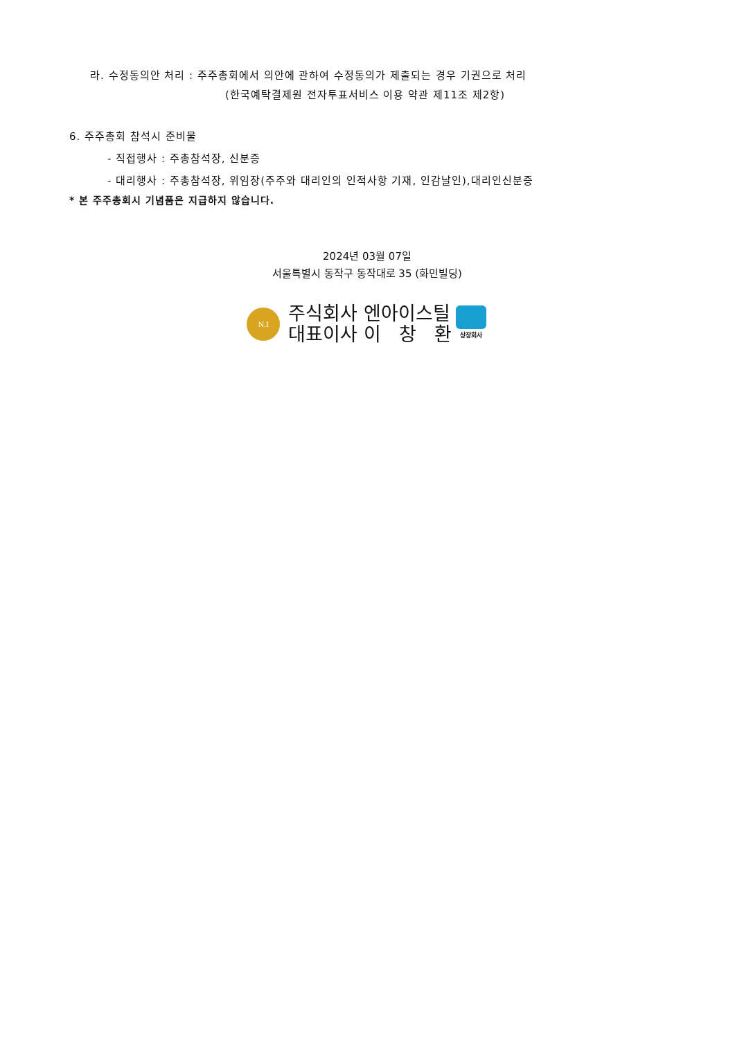라. 수정동의안 처리 : 주주총회에서 의안에 관하여 수정동의가 제출되는 경우 기권으로 처리
(한국예탁결제원 전자투표서비스 이용 약관 제11조 제2항)
6. 주주총회 참석시 준비물
- 직접행사 : 주총참석장, 신분증
- 대리행사 : 주총참석장, 위임장(주주와 대리인의 인적사항 기재, 인감날인),대리인신분증
* 본 주주총회시 기념품은 지급하지 않습니다.
2024년 03월 07일
서울특별시 동작구 동작대로 35 (화민빌딩)
N.I
주식회사 엔아이스틸
대표이사 이 창 환
상장회사